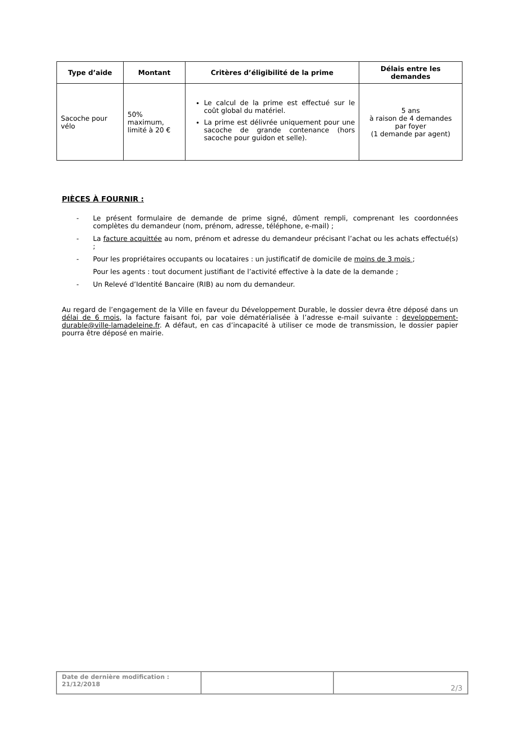| Type d’aide | Montant | Critères d’éligibilité de la prime | Délais entre les demandes |
| --- | --- | --- | --- |
| Sacoche pour vélo | 50% maximum, limité à 20 € | Le calcul de la prime est effectué sur le coût global du matériel. La prime est délivrée uniquement pour une sacoche de grande contenance (hors sacoche pour guidon et selle). | 5 ans à raison de 4 demandes par foyer (1 demande par agent) |
PIÈCES À FOURNIR :
- Le présent formulaire de demande de prime signé, dûment rempli, comprenant les coordonnées complètes du demandeur (nom, prénom, adresse, téléphone, e-mail) ;
- La facture acquittée au nom, prénom et adresse du demandeur précisant l’achat ou les achats effectué(s) ;
- Pour les propriétaires occupants ou locataires : un justificatif de domicile de moins de 3 mois ;
Pour les agents : tout document justifiant de l’activité effective à la date de la demande ;
- Un Relevé d’Identité Bancaire (RIB) au nom du demandeur.
Au regard de l’engagement de la Ville en faveur du Développement Durable, le dossier devra être déposé dans un délai de 6 mois, la facture faisant foi, par voie dématérialisée à l’adresse e-mail suivante : developpement-durable@ville-lamadeleine.fr. A défaut, en cas d’incapacité à utiliser ce mode de transmission, le dossier papier pourra être déposé en mairie.
| Date de dernière modification : 21/12/2018 | | 2/3 |